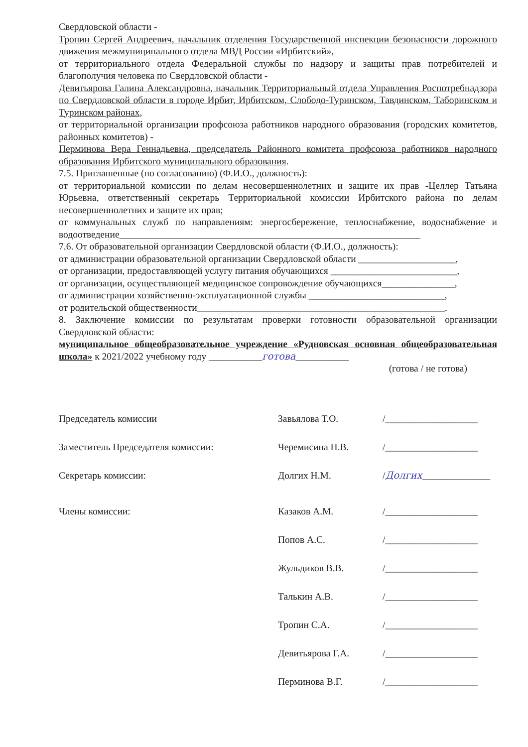Свердловской области -
Тропин Сергей Андреевич, начальник отделения Государственной инспекции безопасности дорожного движения межмуниципального отдела МВД России «Ирбитский»,
от территориального отдела Федеральной службы по надзору и защиты прав потребителей и благополучия человека по Свердловской области -
Девитьярова Галина Александровна, начальник Территориальный отдела Управления Роспотребнадзора по Свердловской области в городе Ирбит, Ирбитском, Слободо-Туринском, Тавдинском, Таборинском и Туринском районах,
от территориальной организации профсоюза работников народного образования (городских комитетов, районных комитетов) -
Перминова Вера Геннадьевна, председатель Районного комитета профсоюза работников народного образования Ирбитского муниципального образования.
7.5. Приглашенные (по согласованию) (Ф.И.О., должность):
от территориальной комиссии по делам несовершеннолетних и защите их прав -Целлер Татьяна Юрьевна, ответственный секретарь Территориальной комиссии Ирбитского района по делам несовершеннолетних и защите их прав;
от коммунальных служб по направлениям: энергосбережение, теплоснабжение, водоснабжение и водоотведение______________________________________________________________
7.6. От образовательной организации Свердловской области (Ф.И.О., должность):
от администрации образовательной организации Свердловской области ____________________,
от организации, предоставляющей услугу питания обучающихся __________________________,
от организации, осуществляющей медицинское сопровождение обучающихся_______________,
от администрации хозяйственно-эксплуатационной службы ____________________________,
от родительской общественности___________________________________________________.
8. Заключение комиссии по результатам проверки готовности образовательной организации Свердловской области:
муниципальное общеобразовательное учреждение «Рудновская основная общеобразовательная школа» к 2021/2022 учебному году ___________готова___________
(готова / не готова)
Председатель комиссии
Завьялова Т.О.
/___________________
Заместитель Председателя комиссии:
Черемисина Н.В.
/___________________
Секретарь комиссии:
Долгих Н.М.
/ Долгих ______________
Члены комиссии:
Казаков А.М.
/___________________
Попов А.С.
/___________________
Жульдиков В.В.
/___________________
Талькин А.В.
/___________________
Тропин С.А.
/___________________
Девитьярова Г.А.
/___________________
Перминова В.Г.
/___________________